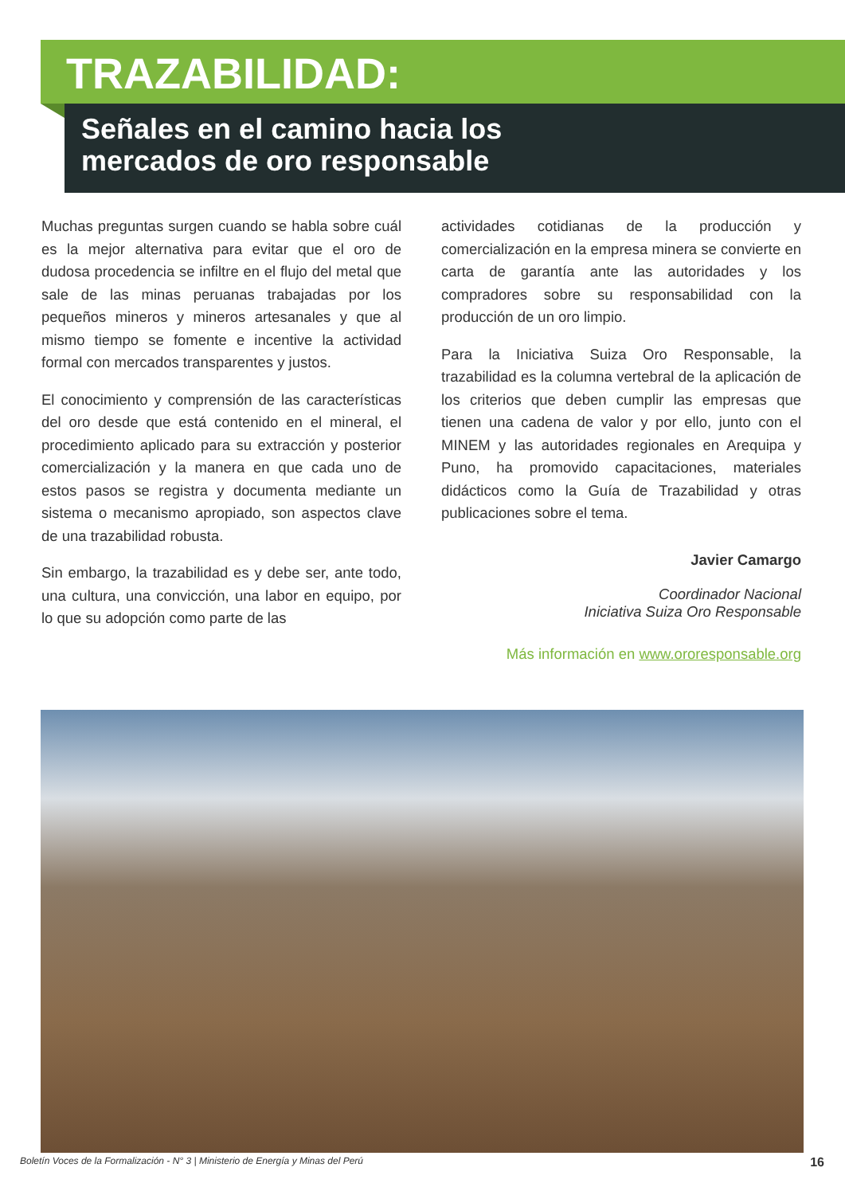TRAZABILIDAD:
Señales en el camino hacia los
mercados de oro responsable
Muchas preguntas surgen cuando se habla sobre cuál es la mejor alternativa para evitar que el oro de dudosa procedencia se infiltre en el flujo del metal que sale de las minas peruanas trabajadas por los pequeños mineros y mineros artesanales y que al mismo tiempo se fomente e incentive la actividad formal con mercados transparentes y justos.
El conocimiento y comprensión de las características del oro desde que está contenido en el mineral, el procedimiento aplicado para su extracción y posterior comercialización y la manera en que cada uno de estos pasos se registra y documenta mediante un sistema o mecanismo apropiado, son aspectos clave de una trazabilidad robusta.
Sin embargo, la trazabilidad es y debe ser, ante todo, una cultura, una convicción, una labor en equipo, por lo que su adopción como parte de las
actividades cotidianas de la producción y comercialización en la empresa minera se convierte en carta de garantía ante las autoridades y los compradores sobre su responsabilidad con la producción de un oro limpio.
Para la Iniciativa Suiza Oro Responsable, la trazabilidad es la columna vertebral de la aplicación de los criterios que deben cumplir las empresas que tienen una cadena de valor y por ello, junto con el MINEM y las autoridades regionales en Arequipa y Puno, ha promovido capacitaciones, materiales didácticos como la Guía de Trazabilidad y otras publicaciones sobre el tema.
Javier Camargo
Coordinador Nacional
Iniciativa Suiza Oro Responsable
Más información en www.ororesponsable.org
Boletín Voces de la Formalización - N° 3 | Ministerio de Energía y Minas del Perú 16